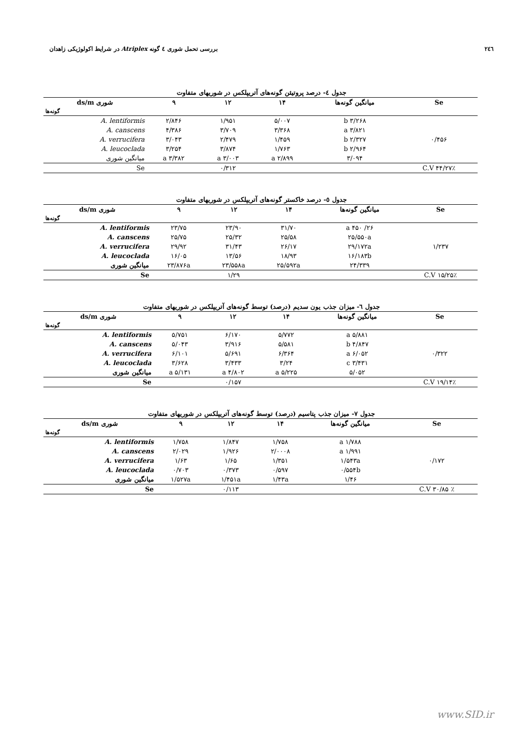٢٤٦ بررسی تحمل شوری ٤ گونه Atriplex در شرایط اکولوژیکی زاهدان
جدول ٤- درصد پروتیئن گونه‌های آتریپلکس در شوریهای متفاوت
| Se | میانگین گونه‌ها | ۱۴ | ۱۲ | ۹ | شوری ds/m |
| --- | --- | --- | --- | --- | --- |
| گونه‌ها | | | | | |
| ۰/۴۵۶ | ۳/۲۶۸ b | ۵/۰۰۷ | ۱/۹۵۱ | ۲/۸۴۶ | A. lentiformis |
| | ۳/۸۲۱ a | ۳/۳۶۸ | ۳/۷۰۹ | ۴/۳۸۶ | A. canscens |
| | ۲/۳۲۷ b | ۱/۴۵۹ | ۲/۴۷۹ | ۳/۰۴۳ | A. verrucifera |
| | ۲/۹۶۴ b | ۱/۷۶۳ | ۳/۸۷۴ | ۳/۲۵۴ | A. leucoclada |
| | ۳/۰۹۴ | ۲/۸۹۹ a | ۳/۰۰۳ a | ۳/۳۸۲ a | میانگین شوری |
| ٪C.V ۴۴/۲۷ | | | ۰/۳۱۲ | | Se |
جدول ٥- درصد خاکستر گونه‌های آتریپلکس در شوریهای متفاوت
| Se | میانگین گونه‌ها | ۱۴ | ۱۲ | ۹ | شوری ds/m |
| --- | --- | --- | --- | --- | --- |
| گونه‌ها | | | | | |
| ۱/۲۳۷ | ۲۶/ ۴۵۰ a | ۳۱/۷۰ | ۲۳/۹۰ | ۲۳/۷۵ | A. lentiformis |
| | ۲۵/۵۵۰a | ۲۵/۵۸ | ۲۵/۳۲ | ۲۵/۷۵ | A. canscens |
| | ۲۹/۱۷۲a | ۲۶/۱۷ | ۳۱/۴۳ | ۲۹/۹۲ | A. verrucifera |
| | ۱۶/۱۸۳b | ۱۸/۹۳ | ۱۳/۵۶ | ۱۶/۰۵ | A. leucoclada |
| | ۲۴/۳۳۹ | ۲۵/۵۹۲a | ۲۳/۵۵۸a | ۲۳/۸۷۶a | میانگین شوری |
| ٪C.V ۱۵/۲۵ | | | ۱/۲۹ | | Se |
جدول ٦- میزان جذب یون سدیم (درصد) توسط گونه‌های آتریپلکس در شوریهای متفاوت
| Se | میانگین گونه‌ها | ۱۴ | ۱۲ | ۹ | شوری ds/m |
| --- | --- | --- | --- | --- | --- |
| گونه‌ها | | | | | |
| ۰/۳۲۲ | ۵/۸۸۱ a | ۵/۷۷۲ | ۶/۱۷۰ | ۵/۷۵۱ | A. lentiformis |
| | ۴/۸۴۷ b | ۵/۵۸۱ | ۳/۹۱۶ | ۵/۰۴۳ | A. canscens |
| | ۶/۰۵۲ a | ۶/۳۶۴ | ۵/۶۹۱ | ۶/۱۰۱ | A. verrucifera |
| | ۳/۴۳۱ c | ۳/۲۴ | ۳/۴۳۳ | ۳/۶۲۸ | A. leucoclada |
| | ۵/۰۵۲ | ۵/۲۲۵ a | ۴/۸۰۲ a | ۵/۱۳۱ a | میانگین شوری |
| ٪C.V ۱۹/۱۴ | | | ۰/۱۵۷ | | Se |
جدول ٧- میزان جذب پتاسیم (درصد) توسط گونه‌های آتریپلکس در شوریهای متفاوت
| Se | میانگین گونه‌ها | ۱۴ | ۱۲ | ۹ | شوری ds/m |
| --- | --- | --- | --- | --- | --- |
| گونه‌ها | | | | | |
| ۰/۱۷۲ | ۱/۷۸۸ a | ۱/۷۵۸ | ۱/۸۴۷ | ۱/۷۵۸ | A. lentiformis |
| | ۱/۹۹۱ a | ۲/۰۰۰۸ | ۱/۹۲۶ | ۲/۰۲۹ | A. canscens |
| | ۱/۵۴۳a | ۱/۳۵۱ | ۱/۶۵ | ۱/۶۳ | A. verrucifera |
| | ۰/۵۵۴b | ۰/۵۹۷ | ۰/۳۷۳ | ۰/۷۰۳ | A. leucoclada |
| | ۱/۴۶ | ۱/۴۳a | ۱/۴۵۱a | ۱/۵۲۷a | میانگین شوری |
| ٪ C.V ۳۰/۸۵ | | | ۰/۱۱۳ | | Se |
www.SID.ir